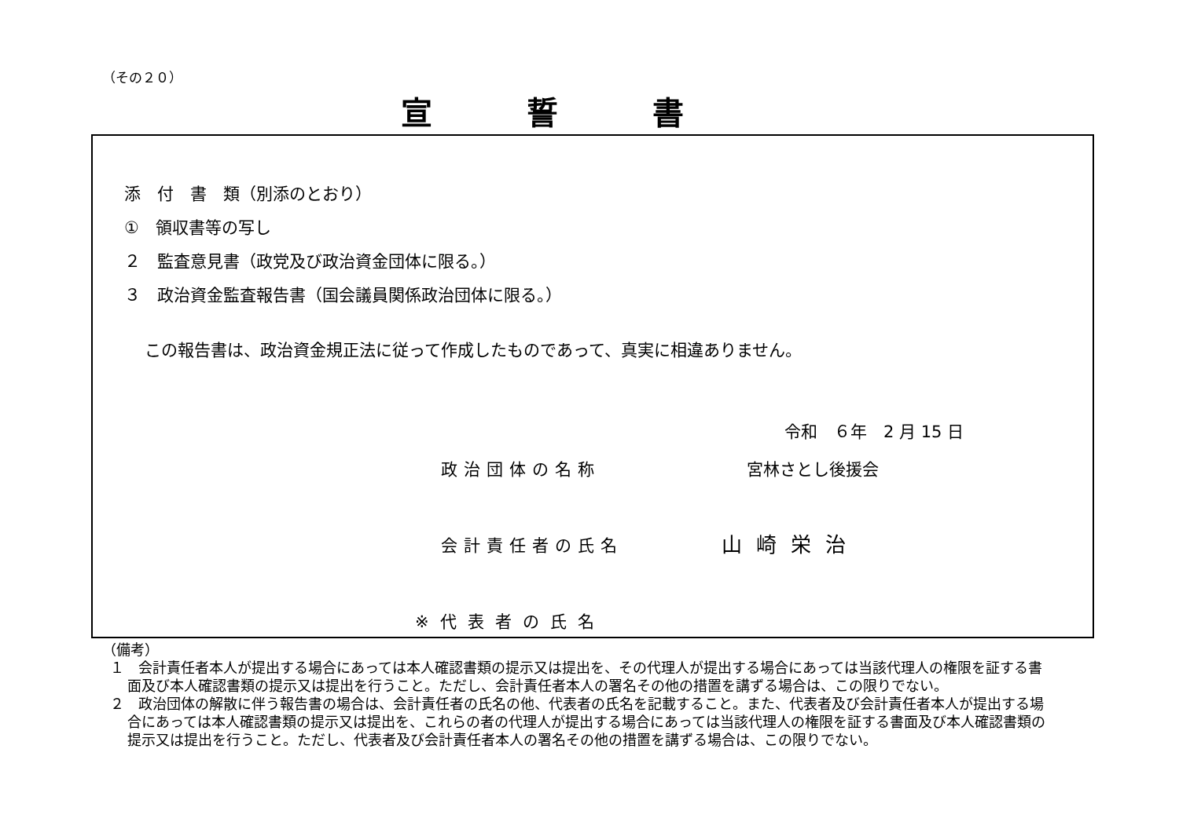（その２０）
宣誓書
添　付　書　類（別添のとおり）
①　領収書等の写し
２　監査意見書（政党及び政治資金団体に限る。）
３　政治資金監査報告書（国会議員関係政治団体に限る。）
この報告書は、政治資金規正法に従って作成したものであって、真実に相違ありません。
令和　６年　2 月 15 日
政治団体の名称 宮林さとし後援会
会計責任者の氏名 山崎栄治
※代表者の氏名
（備考）
１　会計責任者本人が提出する場合にあっては本人確認書類の提示又は提出を、その代理人が提出する場合にあっては当該代理人の権限を証する書面及び本人確認書類の提示又は提出を行うこと。ただし、会計責任者本人の署名その他の措置を講ずる場合は、この限りでない。
２　政治団体の解散に伴う報告書の場合は、会計責任者の氏名の他、代表者の氏名を記載すること。また、代表者及び会計責任者本人が提出する場合にあっては本人確認書類の提示又は提出を、これらの者の代理人が提出する場合にあっては当該代理人の権限を証する書面及び本人確認書類の提示又は提出を行うこと。ただし、代表者及び会計責任者本人の署名その他の措置を講ずる場合は、この限りでない。